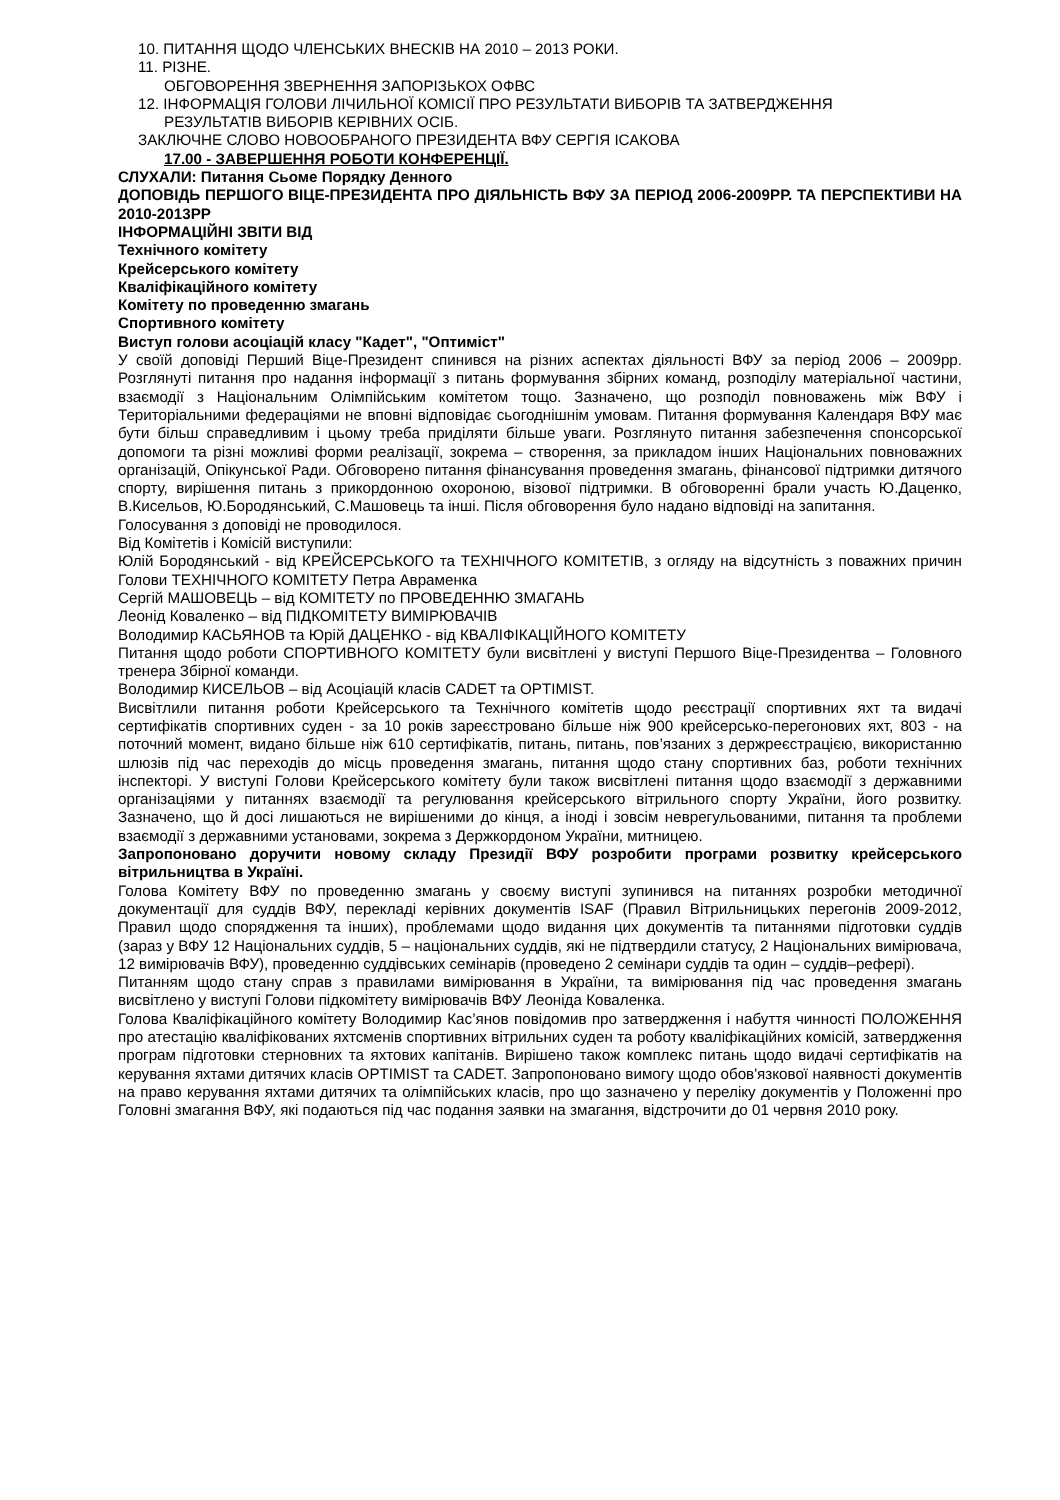10. ПИТАННЯ ЩОДО ЧЛЕНСЬКИХ ВНЕСКІВ НА 2010 – 2013 РОКИ.
11. РІЗНЕ.
ОБГОВОРЕННЯ ЗВЕРНЕННЯ ЗАПОРІЗЬКОХ ОФВС
12. ІНФОРМАЦІЯ ГОЛОВИ ЛІЧИЛЬНОЇ КОМІСІЇ ПРО РЕЗУЛЬТАТИ ВИБОРІВ ТА ЗАТВЕРДЖЕННЯ
РЕЗУЛЬТАТІВ ВИБОРІВ КЕРІВНИХ ОСІБ.
ЗАКЛЮЧНЕ СЛОВО НОВООБРАНОГО ПРЕЗИДЕНТА ВФУ СЕРГІЯ ІСАКОВА
17.00 - ЗАВЕРШЕННЯ РОБОТИ КОНФЕРЕНЦІЇ.
СЛУХАЛИ: Питання Сьоме Порядку Денного
ДОПОВІДЬ ПЕРШОГО ВІЦЕ-ПРЕЗИДЕНТА ПРО ДІЯЛЬНІСТЬ ВФУ ЗА ПЕРІОД 2006-2009РР. ТА ПЕРСПЕКТИВИ НА 2010-2013РР
ІНФОРМАЦІЙНІ ЗВІТИ ВІД
Технічного комітету
Крейсерського комітету
Кваліфікаційного комітету
Комітету по проведенню змагань
Спортивного комітету
Виступ голови асоціацій класу "Кадет", "Оптиміст"
У своїй доповіді Перший Віце-Президент спинився на різних аспектах діяльності ВФУ за період 2006 – 2009рр. Розглянуті питання про надання інформації з питань формування збірних команд, розподілу матеріальної частини, взаємодії з Національним Олімпійським комітетом тощо. Зазначено, що розподіл повноважень між ВФУ і Територіальними федераціями не вповні відповідає сьогоднішнім умовам. Питання формування Календаря ВФУ має бути більш справедливим і цьому треба приділяти більше уваги. Розглянуто питання забезпечення спонсорської допомоги та різні можливі форми реалізації, зокрема – створення, за прикладом інших Національних повноважних організацій, Опікунської Ради. Обговорено питання фінансування проведення змагань, фінансової підтримки дитячого спорту, вирішення питань з прикордонною охороною, візової підтримки. В обговоренні брали участь Ю.Даценко, В.Кисельов, Ю.Бородянський, С.Машовець та інші. Після обговорення було надано відповіді на запитання.
Голосування з доповіді не проводилося.
Від Комітетів і Комісій виступили:
Юлій Бородянський - від КРЕЙСЕРСЬКОГО та ТЕХНІЧНОГО КОМІТЕТІВ, з огляду на відсутність з поважних причин Голови ТЕХНІЧНОГО КОМІТЕТУ Петра Авраменка
Сергій МАШОВЕЦЬ – від КОМІТЕТУ по ПРОВЕДЕННЮ ЗМАГАНЬ
Леонід Коваленко – від ПІДКОМІТЕТУ ВИМІРЮВАЧІВ
Володимир КАСЬЯНОВ та Юрій ДАЦЕНКО - від КВАЛІФІКАЦІЙНОГО КОМІТЕТУ
Питання щодо роботи СПОРТИВНОГО КОМІТЕТУ були висвітлені у виступі Першого Віце-Президентва – Головного тренера Збірної команди.
Володимир КИСЕЛЬОВ – від Асоціацій класів CADET та OPTIMIST.
Висвітлили питання роботи Крейсерського та Технічного комітетів щодо реєстрації спортивних яхт та видачі сертифікатів спортивних суден - за 10 років зареєстровано більше ніж 900 крейсерсько-перегонових яхт, 803 - на поточний момент, видано більше ніж 610 сертифікатів, питань, питань, пов’язаних з держреєстрацією, використанню шлюзів під час переходів до місць проведення змагань, питання щодо стану спортивних баз, роботи технічних інспекторі. У виступі Голови Крейсерського комітету були також висвітлені питання щодо взаємодії з державними організаціями у питаннях взаємодії та регулювання крейсерського вітрильного спорту України, його розвитку. Зазначено, що й досі лишаються не вирішеними до кінця, а іноді і зовсім неврегульованими, питання та проблеми взаємодії з державними установами, зокрема з Держкордоном України, митницею.
Запропоновано доручити новому складу Президії ВФУ розробити програми розвитку крейсерського вітрильництва в Україні.
Голова Комітету ВФУ по проведенню змагань у своєму виступі зупинився на питаннях розробки методичної документації для суддів ВФУ, перекладі керівних документів ISAF (Правил Вітрильницьких перегонів 2009-2012, Правил щодо спорядження та інших), проблемами щодо видання цих документів та питаннями підготовки суддів (зараз у ВФУ 12 Національних суддів, 5 – національних суддів, які не підтвердили статусу, 2 Національних вимірювача, 12 вимірювачів ВФУ), проведенню суддівських семінарів (проведено 2 семінари суддів та один – суддів–рефері).
Питанням щодо стану справ з правилами вимірювання в України, та вимірювання під час проведення змагань висвітлено у виступі Голови підкомітету вимірювачів ВФУ Леоніда Коваленка.
Голова Кваліфікаційного комітету Володимир Кас’янов повідомив про затвердження і набуття чинності ПОЛОЖЕННЯ про атестацію кваліфікованих яхтсменів спортивних вітрильних суден та роботу кваліфікаційних комісій, затвердження програм підготовки стерновних та яхтових капітанів. Вирішено також комплекс питань щодо видачі сертифікатів на керування яхтами дитячих класів OPTIMIST та CADET. Запропоновано вимогу щодо обов'язкової наявності документів на право керування яхтами дитячих та олімпійських класів, про що зазначено у переліку документів у Положенні про Головні змагання ВФУ, які подаються під час подання заявки на змагання, відстрочити до 01 червня 2010 року.